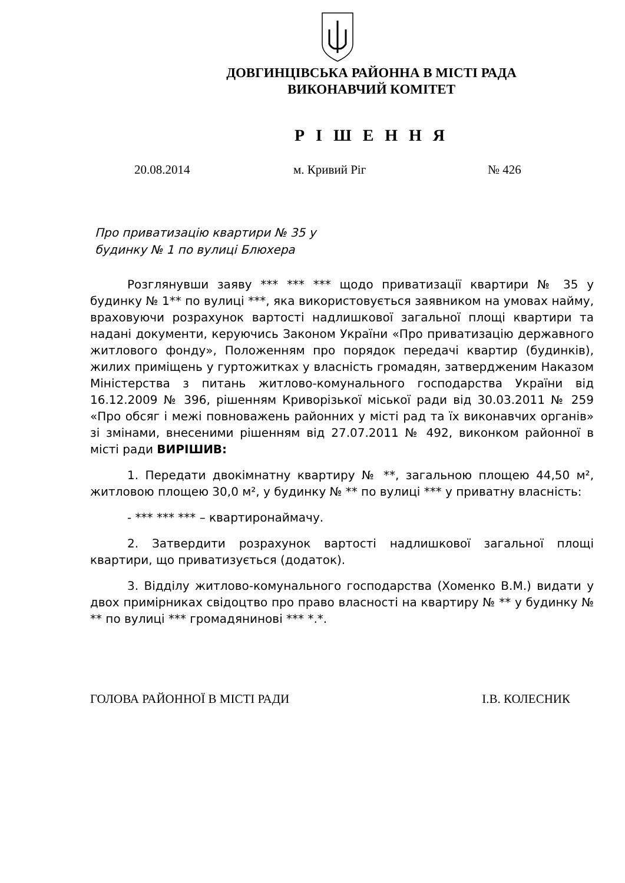ДОВГИНЦІВСЬКА РАЙОННА В МІСТІ РАДА
ВИКОНАВЧИЙ КОМІТЕТ
Р І Ш Е Н Н Я
20.08.2014 м. Кривий Ріг № 426
Про приватизацію квартири № 35 у будинку № 1 по вулиці Блюхера
Розглянувши заяву *** *** *** щодо приватизації квартири № 35 у будинку № 1** по вулиці ***, яка використовується заявником на умовах найму, враховуючи розрахунок вартості надлишкової загальної площі квартири та надані документи, керуючись Законом України «Про приватизацію державного житлового фонду», Положенням про порядок передачі квартир (будинків), жилих приміщень у гуртожитках у власність громадян, затвердженим Наказом Міністерства з питань житлово-комунального господарства України від 16.12.2009 № 396, рішенням Криворізької міської ради від 30.03.2011 № 259 «Про обсяг і межі повноважень районних у місті рад та їх виконавчих органів» зі змінами, внесеними рішенням від 27.07.2011 № 492, виконком районної в місті ради ВИРІШИВ:
1. Передати двокімнатну квартиру № **, загальною площею 44,50 м², житловою площею 30,0 м², у будинку № ** по вулиці *** у приватну власність:
- *** *** *** – квартиронаймачу.
2. Затвердити розрахунок вартості надлишкової загальної площі квартири, що приватизується (додаток).
3. Відділу житлово-комунального господарства (Хоменко В.М.) видати у двох примірниках свідоцтво про право власності на квартиру № ** у будинку № ** по вулиці *** громадянинові *** *.*.
ГОЛОВА РАЙОННОЇ В МІСТІ РАДИ І.В. КОЛЕСНИК